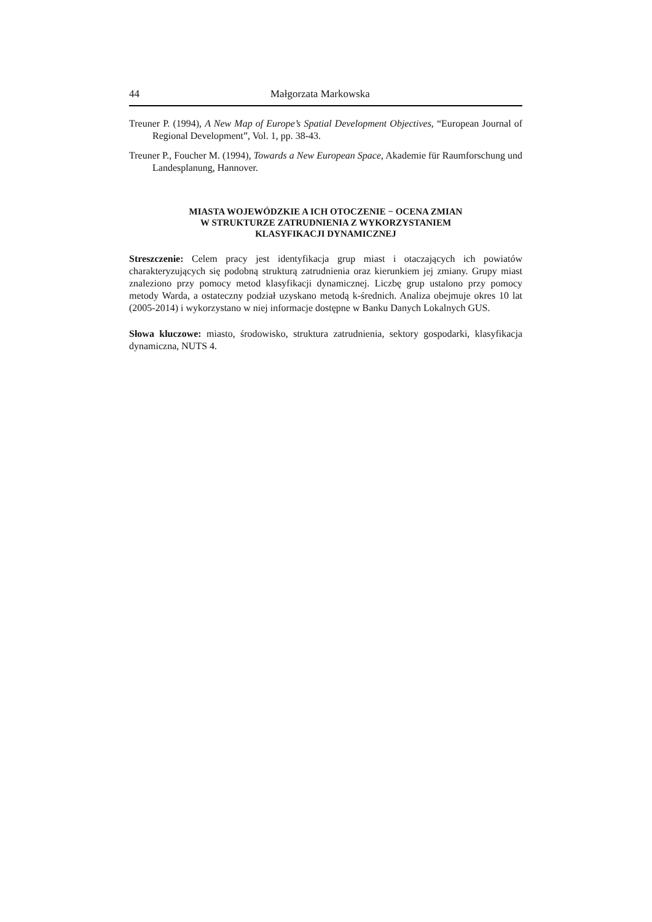44 Małgorzata Markowska
Treuner P. (1994), A New Map of Europe’s Spatial Development Objectives, “European Journal of Regional Development”, Vol. 1, pp. 38-43.
Treuner P., Foucher M. (1994), Towards a New European Space, Akademie für Raumforschung und Landesplanung, Hannover.
MIASTA WOJEWÓDZKIE A ICH OTOCZENIE − OCENA ZMIAN
W STRUKTURZE ZATRUDNIENIA Z WYKORZYSTANIEM
KLASYFIKACJI DYNAMICZNEJ
Streszczenie: Celem pracy jest identyfikacja grup miast i otaczających ich powiatów charakteryzujących się podobną strukturą zatrudnienia oraz kierunkiem jej zmiany. Grupy miast znaleziono przy pomocy metod klasyfikacji dynamicznej. Liczbę grup ustalono przy pomocy metody Warda, a ostateczny podział uzyskano metodą k-średnich. Analiza obejmuje okres 10 lat (2005-2014) i wykorzystano w niej informacje dostępne w Banku Danych Lokalnych GUS.
Słowa kluczowe: miasto, środowisko, struktura zatrudnienia, sektory gospodarki, klasyfikacja dynamiczna, NUTS 4.